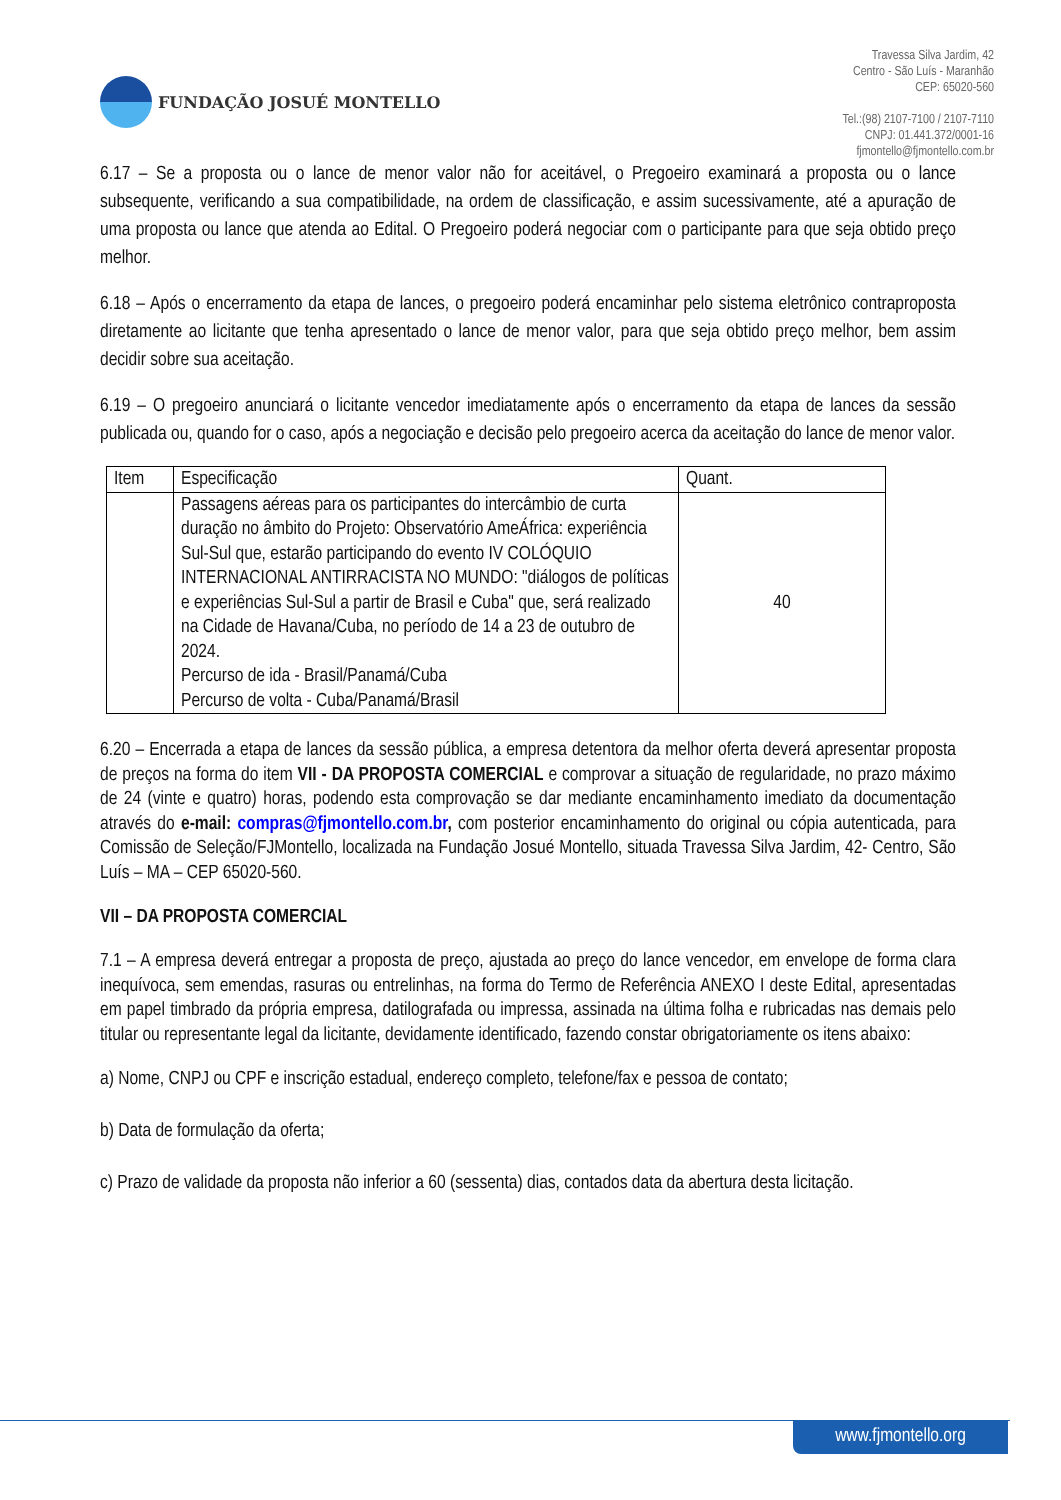FUNDAÇÃO JOSUÉ MONTELLO
Travessa Silva Jardim, 42
Centro - São Luís - Maranhão
CEP: 65020-560
Tel.:(98) 2107-7100 / 2107-7110
CNPJ: 01.441.372/0001-16
fjmontello@fjmontello.com.br
6.17 – Se a proposta ou o lance de menor valor não for aceitável, o Pregoeiro examinará a proposta ou o lance subsequente, verificando a sua compatibilidade, na ordem de classificação, e assim sucessivamente, até a apuração de uma proposta ou lance que atenda ao Edital. O Pregoeiro poderá negociar com o participante para que seja obtido preço melhor.
6.18 – Após o encerramento da etapa de lances, o pregoeiro poderá encaminhar pelo sistema eletrônico contraproposta diretamente ao licitante que tenha apresentado o lance de menor valor, para que seja obtido preço melhor, bem assim decidir sobre sua aceitação.
6.19 – O pregoeiro anunciará o licitante vencedor imediatamente após o encerramento da etapa de lances da sessão publicada ou, quando for o caso, após a negociação e decisão pelo pregoeiro acerca da aceitação do lance de menor valor.
| Item | Especificação | Quant. |
| --- | --- | --- |
| | Passagens aéreas para os participantes do intercâmbio de curta duração no âmbito do Projeto: Observatório AmeÁfrica: experiência Sul-Sul que, estarão participando do evento IV COLÓQUIO INTERNACIONAL ANTIRRACISTA NO MUNDO: "diálogos de políticas e experiências Sul-Sul a partir de Brasil e Cuba" que, será realizado na Cidade de Havana/Cuba, no período de 14 a 23 de outubro de 2024. Percurso de ida - Brasil/Panamá/Cuba Percurso de volta - Cuba/Panamá/Brasil | 40 |
6.20 – Encerrada a etapa de lances da sessão pública, a empresa detentora da melhor oferta deverá apresentar proposta de preços na forma do item VII - DA PROPOSTA COMERCIAL e comprovar a situação de regularidade, no prazo máximo de 24 (vinte e quatro) horas, podendo esta comprovação se dar mediante encaminhamento imediato da documentação através do e-mail: compras@fjmontello.com.br, com posterior encaminhamento do original ou cópia autenticada, para Comissão de Seleção/FJMontello, localizada na Fundação Josué Montello, situada Travessa Silva Jardim, 42- Centro, São Luís – MA – CEP 65020-560.
VII – DA PROPOSTA COMERCIAL
7.1 – A empresa deverá entregar a proposta de preço, ajustada ao preço do lance vencedor, em envelope de forma clara inequívoca, sem emendas, rasuras ou entrelinhas, na forma do Termo de Referência ANEXO I deste Edital, apresentadas em papel timbrado da própria empresa, datilografada ou impressa, assinada na última folha e rubricadas nas demais pelo titular ou representante legal da licitante, devidamente identificado, fazendo constar obrigatoriamente os itens abaixo:
a) Nome, CNPJ ou CPF e inscrição estadual, endereço completo, telefone/fax e pessoa de contato;
b) Data de formulação da oferta;
c) Prazo de validade da proposta não inferior a 60 (sessenta) dias, contados data da abertura desta licitação.
www.fjmontello.org